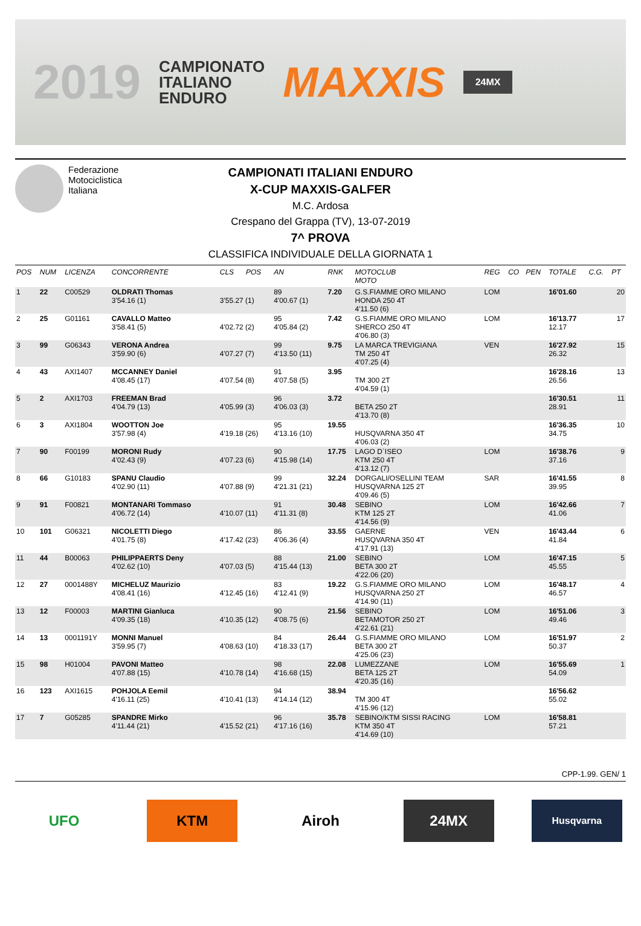2019 CAMPIONATO
ITALIANO
ENDURO MAXXIS 24MX
Federazione
Motociclistica
Italiana
CAMPIONATI ITALIANI ENDURO
X-CUP MAXXIS-GALFER
M.C. Ardosa
Crespano del Grappa (TV), 13-07-2019
7^ PROVA
CLASSIFICA INDIVIDUALE DELLA GIORNATA 1
| POS | NUM | LICENZA | CONCORRENTE | CLS | POS | AN | RNK | MOTOCLUB MOTO | REG | CO | PEN | TOTALE | C.G. | PT |
| --- | --- | --- | --- | --- | --- | --- | --- | --- | --- | --- | --- | --- | --- | --- |
| 1 | 22 | C00529 | OLDRATI Thomas 3'54.16 (1) | 3'55.27 (1) | | 89 4'00.67 (1) | 7.20 | G.S.FIAMME ORO MILANO HONDA 250 4T 4'11.50 (6) | LOM | | | 16'01.60 | | 20 |
| 2 | 25 | G01161 | CAVALLO Matteo 3'58.41 (5) | 4'02.72 (2) | | 95 4'05.84 (2) | 7.42 | G.S.FIAMME ORO MILANO SHERCO 250 4T 4'06.80 (3) | LOM | | | 16'13.77 12.17 | | 17 |
| 3 | 99 | G06343 | VERONA Andrea 3'59.90 (6) | 4'07.27 (7) | | 99 4'13.50 (11) | 9.75 | LA MARCA TREVIGIANA TM 250 4T 4'07.25 (4) | VEN | | | 16'27.92 26.32 | | 15 |
| 4 | 43 | AXI1407 | MCCANNEY Daniel 4'08.45 (17) | 4'07.54 (8) | | 91 4'07.58 (5) | 3.95 | TM 300 2T 4'04.59 (1) | | | | 16'28.16 26.56 | | 13 |
| 5 | 2 | AXI1703 | FREEMAN Brad 4'04.79 (13) | 4'05.99 (3) | | 96 4'06.03 (3) | 3.72 | BETA 250 2T 4'13.70 (8) | | | | 16'30.51 28.91 | | 11 |
| 6 | 3 | AXI1804 | WOOTTON Joe 3'57.98 (4) | 4'19.18 (26) | | 95 4'13.16 (10) | 19.55 | HUSQVARNA 350 4T 4'06.03 (2) | | | | 16'36.35 34.75 | | 10 |
| 7 | 90 | F00199 | MORONI Rudy 4'02.43 (9) | 4'07.23 (6) | | 90 4'15.98 (14) | 17.75 | LAGO D`ISEO KTM 250 4T 4'13.12 (7) | LOM | | | 16'38.76 37.16 | | 9 |
| 8 | 66 | G10183 | SPANU Claudio 4'02.90 (11) | 4'07.88 (9) | | 99 4'21.31 (21) | 32.24 | DORGALI/OSELLINI TEAM HUSQVARNA 125 2T 4'09.46 (5) | SAR | | | 16'41.55 39.95 | | 8 |
| 9 | 91 | F00821 | MONTANARI Tommaso 4'06.72 (14) | 4'10.07 (11) | | 91 4'11.31 (8) | 30.48 | SEBINO KTM 125 2T 4'14.56 (9) | LOM | | | 16'42.66 41.06 | | 7 |
| 10 | 101 | G06321 | NICOLETTI Diego 4'01.75 (8) | 4'17.42 (23) | | 86 4'06.36 (4) | 33.55 | GAERNE HUSQVARNA 350 4T 4'17.91 (13) | VEN | | | 16'43.44 41.84 | | 6 |
| 11 | 44 | B00063 | PHILIPPAERTS Deny 4'02.62 (10) | 4'07.03 (5) | | 88 4'15.44 (13) | 21.00 | SEBINO BETA 300 2T 4'22.06 (20) | LOM | | | 16'47.15 45.55 | | 5 |
| 12 | 27 | 0001488Y | MICHELUZ Maurizio 4'08.41 (16) | 4'12.45 (16) | | 83 4'12.41 (9) | 19.22 | G.S.FIAMME ORO MILANO HUSQVARNA 250 2T 4'14.90 (11) | LOM | | | 16'48.17 46.57 | | 4 |
| 13 | 12 | F00003 | MARTINI Gianluca 4'09.35 (18) | 4'10.35 (12) | | 90 4'08.75 (6) | 21.56 | SEBINO BETAMOTOR 250 2T 4'22.61 (21) | LOM | | | 16'51.06 49.46 | | 3 |
| 14 | 13 | 0001191Y | MONNI Manuel 3'59.95 (7) | 4'08.63 (10) | | 84 4'18.33 (17) | 26.44 | G.S.FIAMME ORO MILANO BETA 300 2T 4'25.06 (23) | LOM | | | 16'51.97 50.37 | | 2 |
| 15 | 98 | H01004 | PAVONI Matteo 4'07.88 (15) | 4'10.78 (14) | | 98 4'16.68 (15) | 22.08 | LUMEZZANE BETA 125 2T 4'20.35 (16) | LOM | | | 16'55.69 54.09 | | 1 |
| 16 | 123 | AXI1615 | POHJOLA Eemil 4'16.11 (25) | 4'10.41 (13) | | 94 4'14.14 (12) | 38.94 | TM 300 4T 4'15.96 (12) | | | | 16'56.62 55.02 | | |
| 17 | 7 | G05285 | SPANDRE Mirko 4'11.44 (21) | 4'15.52 (21) | | 96 4'17.16 (16) | 35.78 | SEBINO/KTM SISSI RACING KTM 350 4T 4'14.69 (10) | LOM | | | 16'58.81 57.21 | | |
CPP-1.99. GEN/ 1
UFO KTM Airoh 24MX
Husqvarna